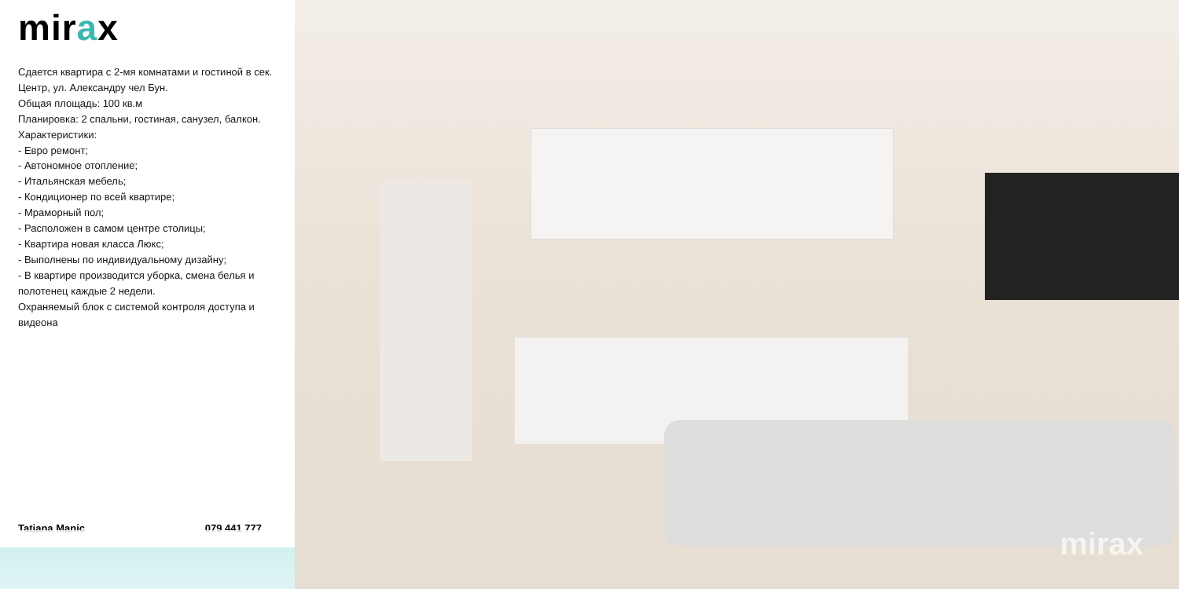mirax
Сдается квартира с 2-мя комнатами и гостиной в сек.
Центр, ул. Александру чел Бун.
Общая площадь: 100 кв.м
Планировка: 2 спальни, гостиная, санузел, балкон.
Характеристики:
- Евро ремонт;
- Автономное отопление;
- Итальянская мебель;
- Кондиционер по всей квартире;
- Мраморный пол;
- Расположен в самом центре столицы;
- Квартира новая класса Люкс;
- Выполнены по индивидуальному дизайну;
- В квартире производится уборка, смена белья и полотенец каждые 2 недели.
Охраняемый блок с системой контроля доступа и видеона
Tatiana Manic 079 441 777
mirax